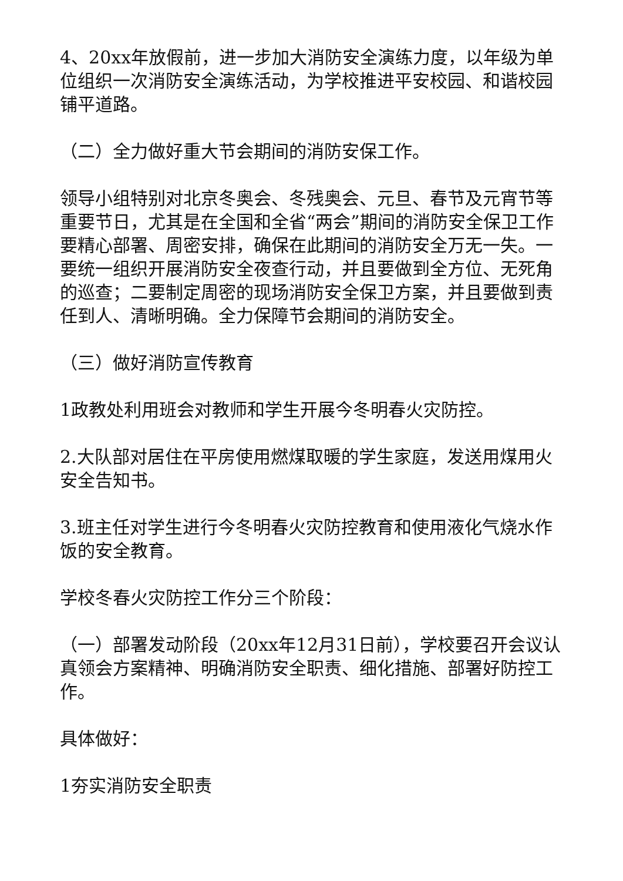4、20xx年放假前，进一步加大消防安全演练力度，以年级为单位组织一次消防安全演练活动，为学校推进平安校园、和谐校园铺平道路。
（二）全力做好重大节会期间的消防安保工作。
领导小组特别对北京冬奥会、冬残奥会、元旦、春节及元宵节等重要节日，尤其是在全国和全省“两会”期间的消防安全保卫工作要精心部署、周密安排，确保在此期间的消防安全万无一失。一要统一组织开展消防安全夜查行动，并且要做到全方位、无死角的巡查；二要制定周密的现场消防安全保卫方案，并且要做到责任到人、清晰明确。全力保障节会期间的消防安全。
（三）做好消防宣传教育
1政教处利用班会对教师和学生开展今冬明春火灾防控。
2.大队部对居住在平房使用燃煤取暖的学生家庭，发送用煤用火安全告知书。
3.班主任对学生进行今冬明春火灾防控教育和使用液化气烧水作饭的安全教育。
学校冬春火灾防控工作分三个阶段：
（一）部署发动阶段（20xx年12月31日前），学校要召开会议认真领会方案精神、明确消防安全职责、细化措施、部署好防控工作。
具体做好：
1夯实消防安全职责